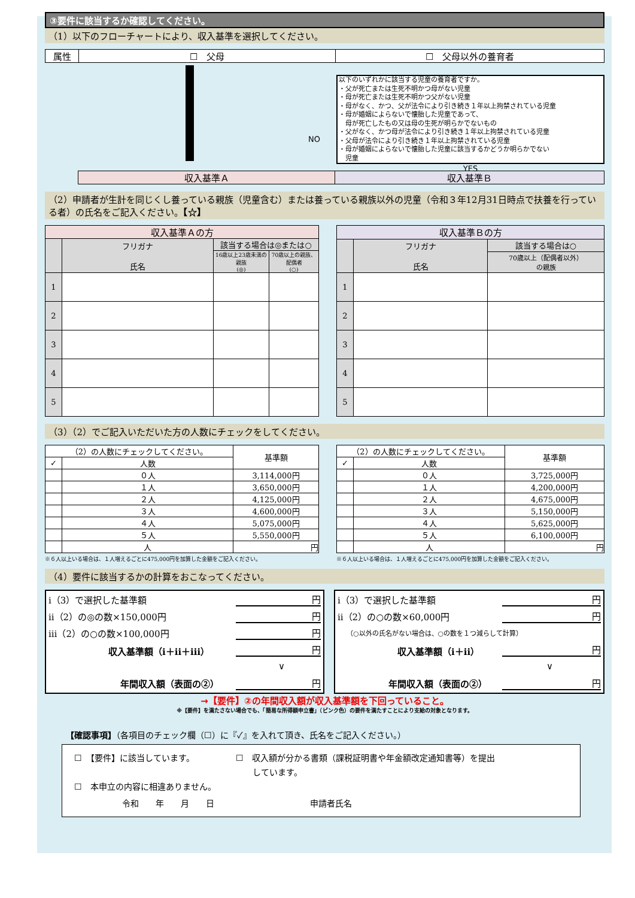③要件に該当するか確認してください。
（1）以下のフローチャートにより、収入基準を選択してください。
| 属性 | ☐ 父母 | ☐ 父母以外の養育者 |
NO
以下のいずれかに該当する児童の養育者ですか。
・父が死亡または生死不明かつ母がない児童
・母が死亡または生死不明かつ父がない児童
・母がなく、かつ、父が法令により引き続き１年以上拘禁されている児童
・母が婚姻によらないで懐胎した児童であって、
　母が死亡したもの又は母の生死が明らかでないもの
・父がなく、かつ母が法令により引き続き１年以上拘禁されている児童
・父母が法令により引き続き１年以上拘禁されている児童
・母が婚姻によらないで懐胎した児童に該当するかどうか明らかでない
　児童
YES
| 収入基準Ａ | 収入基準Ｂ |
（2）申請者が生計を同じくし養っている親族（児童含む）または養っている親族以外の児童（令和３年12月31日時点で扶養を行っている者）の氏名をご記入ください。【☆】
| 収入基準Ａの方 | | | |
| --- | --- | --- | --- |
| | フリガナ 氏名 | 該当する場合は◎または○ | |
| | | 16歳以上23歳未満の親族 (◎) | 70歳以上の親族、配偶者 (○) |
| 1 | | | |
| 2 | | | |
| 3 | | | |
| 4 | | | |
| 5 | | | |
| 収入基準Ｂの方 | | |
| --- | --- | --- |
| | フリガナ 氏名 | 該当する場合は○ |
| | | 70歳以上（配偶者以外） の親族 |
| 1 | | |
| 2 | | |
| 3 | | |
| 4 | | |
| 5 | | |
（3）（2）でご記入いただいた方の人数にチェックをしてください。
| （2）の人数にチェックしてください。 | | 基準額 |
| ✓ | 人数 | |
| | ０人 | 3,114,000円 |
| | １人 | 3,650,000円 |
| | ２人 | 4,125,000円 |
| | ３人 | 4,600,000円 |
| | ４人 | 5,075,000円 |
| | ５人 | 5,550,000円 |
| | 人 | 円 |
※６人以上いる場合は、１人増えるごとに475,000円を加算した金額をご記入ください。
| （2）の人数にチェックしてください。 | | 基準額 |
| ✓ | 人数 | |
| | ０人 | 3,725,000円 |
| | １人 | 4,200,000円 |
| | ２人 | 4,675,000円 |
| | ３人 | 5,150,000円 |
| | ４人 | 5,625,000円 |
| | ５人 | 6,100,000円 |
| | 人 | 円 |
※６人以上いる場合は、１人増えるごとに475,000円を加算した金額をご記入ください。
（4）要件に該当するかの計算をおこなってください。
ⅰ（3）で選択した基準額 円
ⅱ（2）の◎の数×150,000円 円
ⅲ（2）の○の数×100,000円 円
収入基準額（ⅰ＋ⅱ＋ⅲ） 円
∨
年間収入額（表面の②） 円
ⅰ（3）で選択した基準額 円
ⅱ（2）の○の数×60,000円 円
（○以外の氏名がない場合は、○の数を１つ減らして計算）
収入基準額（ⅰ＋ⅱ） 円
∨
年間収入額（表面の②） 円
→【要件】②の年間収入額が収入基準額を下回っていること。
※【要件】を満たさない場合でも、「簡易な所得額申立書」（ピンク色）の要件を満たすことにより支給の対象となります。
【確認事項】（各項目のチェック欄（☐）に『✓』を入れて頂き、氏名をご記入ください。）
☐　【要件】に該当しています。
☐　本申立の内容に相違ありません。
☐　収入額が分かる書類（課税証明書や年金額改定通知書等）を提出
　　しています。
令和　　年　　月　　日 申請者氏名